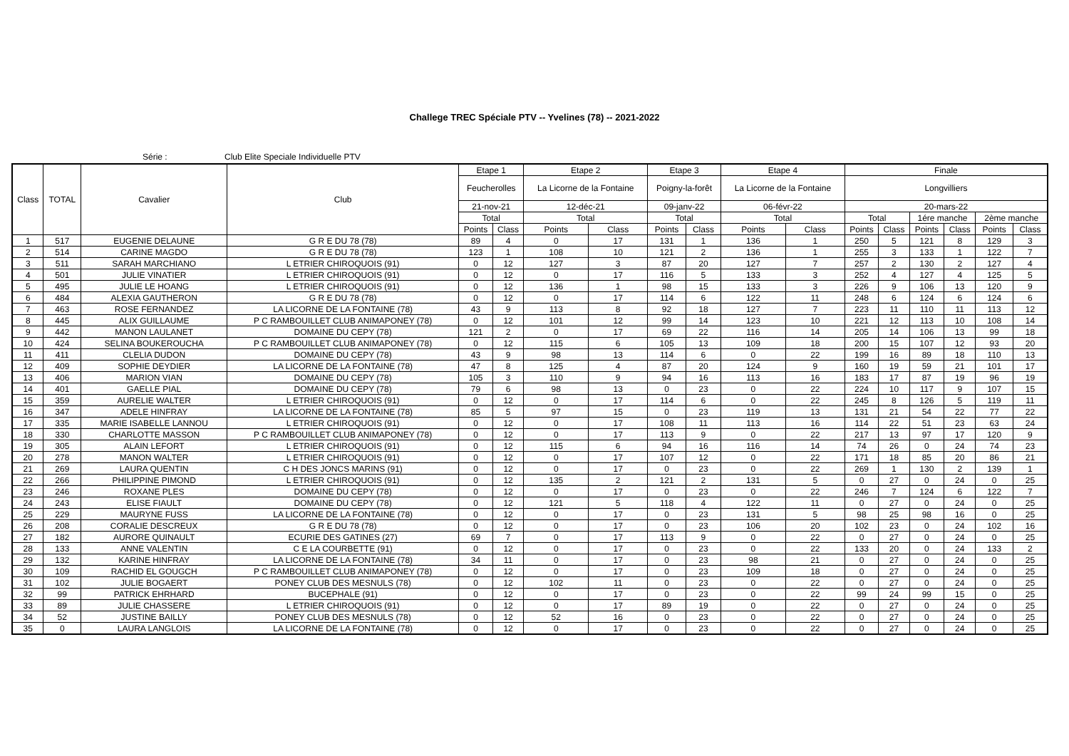Challege TREC Spéciale PTV -- Yvelines (78) -- 2021-2022
Série : Club Elite Speciale Individuelle PTV
| Class | TOTAL | Cavalier | Club | Etape 1 | | Etape 2 | | Etape 3 | | Etape 4 | | Finale | | | | | |
| --- | --- | --- | --- | --- | --- | --- | --- | --- | --- | --- | --- | --- | --- | --- | --- | --- | --- |
| | | | | Feucherolles | | La Licorne de la Fontaine | | Poigny-la-forêt | | La Licorne de la Fontaine | | Longvilliers | | | | | |
| | | | | 21-nov-21 | | 12-déc-21 | | 09-janv-22 | | 06-févr-22 | | 20-mars-22 | | | | | |
| | | | | Total | | Total | | Total | | Total | | Total | | 1ére manche | | 2ème manche | |
| | | | | Points | Class | Points | Class | Points | Class | Points | Class | Points | Class | Points | Class | Points | Class |
| 1 | 517 | EUGENIE DELAUNE | G R E DU 78 (78) | 89 | 4 | 0 | 17 | 131 | 1 | 136 | 1 | 250 | 5 | 121 | 8 | 129 | 3 |
| 2 | 514 | CARINE MAGDO | G R E DU 78 (78) | 123 | 1 | 108 | 10 | 121 | 2 | 136 | 1 | 255 | 3 | 133 | 1 | 122 | 7 |
| 3 | 511 | SARAH MARCHIANO | L ETRIER CHIROQUOIS (91) | 0 | 12 | 127 | 3 | 87 | 20 | 127 | 7 | 257 | 2 | 130 | 2 | 127 | 4 |
| 4 | 501 | JULIE VINATIER | L ETRIER CHIROQUOIS (91) | 0 | 12 | 0 | 17 | 116 | 5 | 133 | 3 | 252 | 4 | 127 | 4 | 125 | 5 |
| 5 | 495 | JULIE LE HOANG | L ETRIER CHIROQUOIS (91) | 0 | 12 | 136 | 1 | 98 | 15 | 133 | 3 | 226 | 9 | 106 | 13 | 120 | 9 |
| 6 | 484 | ALEXIA GAUTHERON | G R E DU 78 (78) | 0 | 12 | 0 | 17 | 114 | 6 | 122 | 11 | 248 | 6 | 124 | 6 | 124 | 6 |
| 7 | 463 | ROSE FERNANDEZ | LA LICORNE DE LA FONTAINE (78) | 43 | 9 | 113 | 8 | 92 | 18 | 127 | 7 | 223 | 11 | 110 | 11 | 113 | 12 |
| 8 | 445 | ALIX GUILLAUME | P C RAMBOUILLET CLUB ANIMAPONEY (78) | 0 | 12 | 101 | 12 | 99 | 14 | 123 | 10 | 221 | 12 | 113 | 10 | 108 | 14 |
| 9 | 442 | MANON LAULANET | DOMAINE DU CEPY (78) | 121 | 2 | 0 | 17 | 69 | 22 | 116 | 14 | 205 | 14 | 106 | 13 | 99 | 18 |
| 10 | 424 | SELINA BOUKEROUCHA | P C RAMBOUILLET CLUB ANIMAPONEY (78) | 0 | 12 | 115 | 6 | 105 | 13 | 109 | 18 | 200 | 15 | 107 | 12 | 93 | 20 |
| 11 | 411 | CLELIA DUDON | DOMAINE DU CEPY (78) | 43 | 9 | 98 | 13 | 114 | 6 | 0 | 22 | 199 | 16 | 89 | 18 | 110 | 13 |
| 12 | 409 | SOPHIE DEYDIER | LA LICORNE DE LA FONTAINE (78) | 47 | 8 | 125 | 4 | 87 | 20 | 124 | 9 | 160 | 19 | 59 | 21 | 101 | 17 |
| 13 | 406 | MARION VIAN | DOMAINE DU CEPY (78) | 105 | 3 | 110 | 9 | 94 | 16 | 113 | 16 | 183 | 17 | 87 | 19 | 96 | 19 |
| 14 | 401 | GAELLE PIAL | DOMAINE DU CEPY (78) | 79 | 6 | 98 | 13 | 0 | 23 | 0 | 22 | 224 | 10 | 117 | 9 | 107 | 15 |
| 15 | 359 | AURELIE WALTER | L ETRIER CHIROQUOIS (91) | 0 | 12 | 0 | 17 | 114 | 6 | 0 | 22 | 245 | 8 | 126 | 5 | 119 | 11 |
| 16 | 347 | ADELE HINFRAY | LA LICORNE DE LA FONTAINE (78) | 85 | 5 | 97 | 15 | 0 | 23 | 119 | 13 | 131 | 21 | 54 | 22 | 77 | 22 |
| 17 | 335 | MARIE ISABELLE LANNOU | L ETRIER CHIROQUOIS (91) | 0 | 12 | 0 | 17 | 108 | 11 | 113 | 16 | 114 | 22 | 51 | 23 | 63 | 24 |
| 18 | 330 | CHARLOTTE MASSON | P C RAMBOUILLET CLUB ANIMAPONEY (78) | 0 | 12 | 0 | 17 | 113 | 9 | 0 | 22 | 217 | 13 | 97 | 17 | 120 | 9 |
| 19 | 305 | ALAIN LEFORT | L ETRIER CHIROQUOIS (91) | 0 | 12 | 115 | 6 | 94 | 16 | 116 | 14 | 74 | 26 | 0 | 24 | 74 | 23 |
| 20 | 278 | MANON WALTER | L ETRIER CHIROQUOIS (91) | 0 | 12 | 0 | 17 | 107 | 12 | 0 | 22 | 171 | 18 | 85 | 20 | 86 | 21 |
| 21 | 269 | LAURA QUENTIN | C H DES JONCS MARINS (91) | 0 | 12 | 0 | 17 | 0 | 23 | 0 | 22 | 269 | 1 | 130 | 2 | 139 | 1 |
| 22 | 266 | PHILIPPINE PIMOND | L ETRIER CHIROQUOIS (91) | 0 | 12 | 135 | 2 | 121 | 2 | 131 | 5 | 0 | 27 | 0 | 24 | 0 | 25 |
| 23 | 246 | ROXANE PLES | DOMAINE DU CEPY (78) | 0 | 12 | 0 | 17 | 0 | 23 | 0 | 22 | 246 | 7 | 124 | 6 | 122 | 7 |
| 24 | 243 | ELISE FIAULT | DOMAINE DU CEPY (78) | 0 | 12 | 121 | 5 | 118 | 4 | 122 | 11 | 0 | 27 | 0 | 24 | 0 | 25 |
| 25 | 229 | MAURYNE FUSS | LA LICORNE DE LA FONTAINE (78) | 0 | 12 | 0 | 17 | 0 | 23 | 131 | 5 | 98 | 25 | 98 | 16 | 0 | 25 |
| 26 | 208 | CORALIE DESCREUX | G R E DU 78 (78) | 0 | 12 | 0 | 17 | 0 | 23 | 106 | 20 | 102 | 23 | 0 | 24 | 102 | 16 |
| 27 | 182 | AURORE QUINAULT | ECURIE DES GATINES (27) | 69 | 7 | 0 | 17 | 113 | 9 | 0 | 22 | 0 | 27 | 0 | 24 | 0 | 25 |
| 28 | 133 | ANNE VALENTIN | C E LA COURBETTE (91) | 0 | 12 | 0 | 17 | 0 | 23 | 0 | 22 | 133 | 20 | 0 | 24 | 133 | 2 |
| 29 | 132 | KARINE HINFRAY | LA LICORNE DE LA FONTAINE (78) | 34 | 11 | 0 | 17 | 0 | 23 | 98 | 21 | 0 | 27 | 0 | 24 | 0 | 25 |
| 30 | 109 | RACHID EL GOUGCH | P C RAMBOUILLET CLUB ANIMAPONEY (78) | 0 | 12 | 0 | 17 | 0 | 23 | 109 | 18 | 0 | 27 | 0 | 24 | 0 | 25 |
| 31 | 102 | JULIE BOGAERT | PONEY CLUB DES MESNULS (78) | 0 | 12 | 102 | 11 | 0 | 23 | 0 | 22 | 0 | 27 | 0 | 24 | 0 | 25 |
| 32 | 99 | PATRICK EHRHARD | BUCEPHALE (91) | 0 | 12 | 0 | 17 | 0 | 23 | 0 | 22 | 99 | 24 | 99 | 15 | 0 | 25 |
| 33 | 89 | JULIE CHASSERE | L ETRIER CHIROQUOIS (91) | 0 | 12 | 0 | 17 | 89 | 19 | 0 | 22 | 0 | 27 | 0 | 24 | 0 | 25 |
| 34 | 52 | JUSTINE BAILLY | PONEY CLUB DES MESNULS (78) | 0 | 12 | 52 | 16 | 0 | 23 | 0 | 22 | 0 | 27 | 0 | 24 | 0 | 25 |
| 35 | 0 | LAURA LANGLOIS | LA LICORNE DE LA FONTAINE (78) | 0 | 12 | 0 | 17 | 0 | 23 | 0 | 22 | 0 | 27 | 0 | 24 | 0 | 25 |